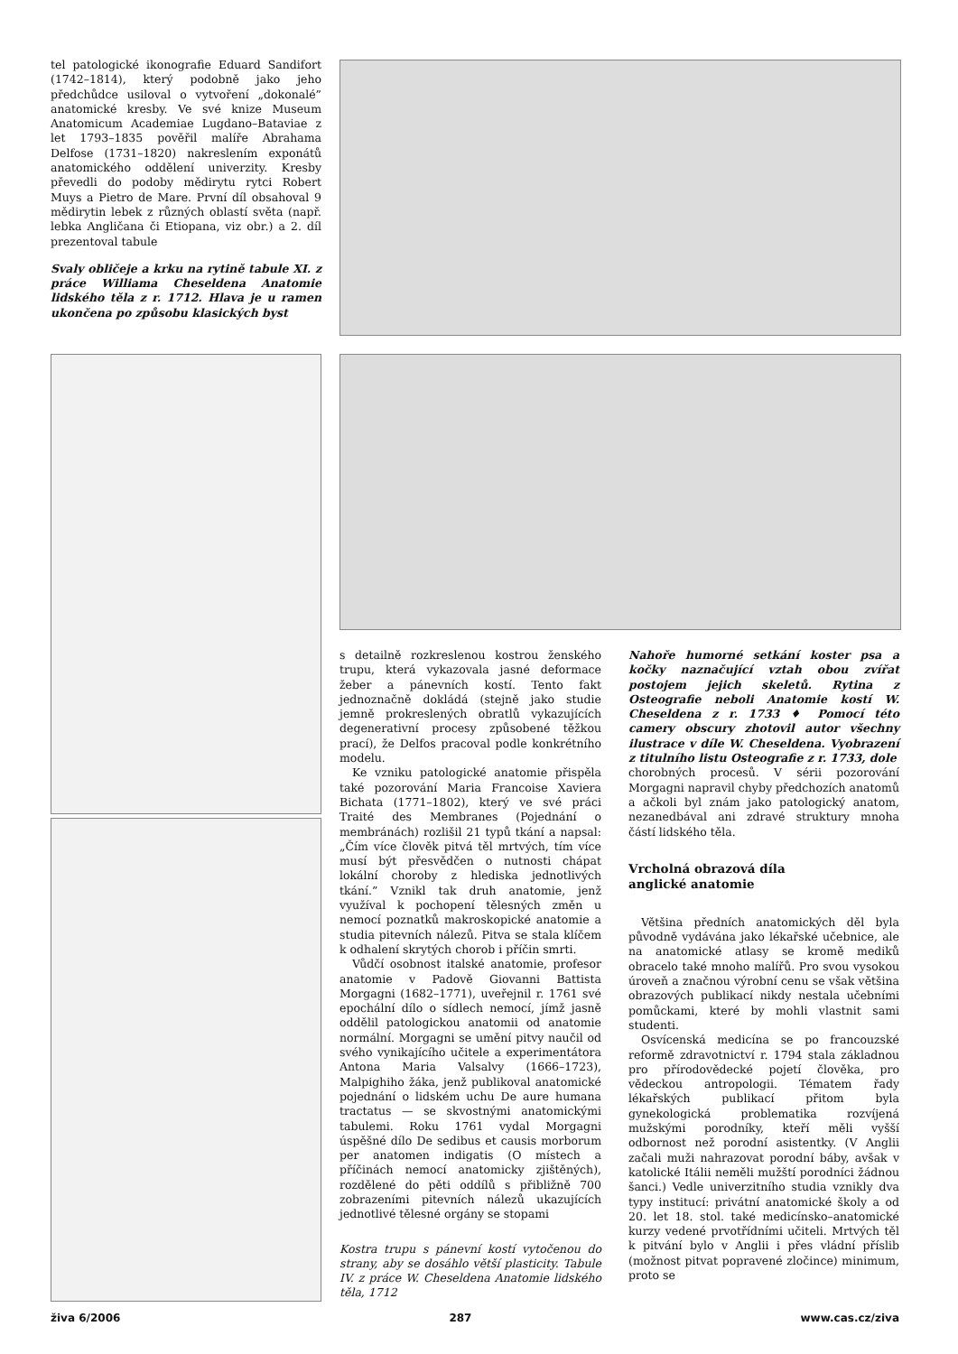tel patologické ikonografie Eduard Sandifort (1742–1814), který podobně jako jeho předchůdce usiloval o vytvoření „dokonalé” anatomické kresby. Ve své knize Museum Anatomicum Academiae Lugdano–Bataviae z let 1793–1835 pověřil malíře Abrahama Delfose (1731–1820) nakreslením exponátů anatomického oddělení univerzity. Kresby převedli do podoby mědirytu rytci Robert Muys a Pietro de Mare. První díl obsahoval 9 mědirytin lebek z různých oblastí světa (např. lebka Angličana či Etiopana, viz obr.) a 2. díl prezentoval tabule
Svaly obličeje a krku na rytině tabule XI. z práce Williama Cheseldena Anatomie lidského těla z r. 1712. Hlava je u ramen ukončena po způsobu klasických byst
s detailně rozkreslenou kostrou ženského trupu, která vykazovala jasné deformace žeber a pánevních kostí. Tento fakt jednoznačně dokládá (stejně jako studie jemně prokreslených obratlů vykazujících degenerativní procesy způsobené těžkou prací), že Delfos pracoval podle konkrétního modelu.
Ke vzniku patologické anatomie přispěla také pozorování Maria Francoise Xaviera Bichata (1771–1802), který ve své práci Traité des Membranes (Pojednání o membránách) rozlišil 21 typů tkání a napsal: „Čím více člověk pitvá těl mrtvých, tím více musí být přesvědčen o nutnosti chápat lokální choroby z hlediska jednotlivých tkání.” Vznikl tak druh anatomie, jenž využíval k pochopení tělesných změn u nemocí poznatků makroskopické anatomie a studia pitevních nálezů. Pitva se stala klíčem k odhalení skrytých chorob i příčin smrti.
Vůdčí osobnost italské anatomie, profesor anatomie v Padově Giovanni Battista Morgagni (1682–1771), uveřejnil r. 1761 své epochální dílo o sídlech nemocí, jímž jasně oddělil patologickou anatomii od anatomie normální. Morgagni se umění pitvy naučil od svého vynikajícího učitele a experimentátora Antona Maria Valsalvy (1666–1723), Malpighiho žáka, jenž publikoval anatomické pojednání o lidském uchu De aure humana tractatus — se skvostnými anatomickými tabulemi. Roku 1761 vydal Morgagni úspěšné dílo De sedibus et causis morborum per anatomen indigatis (O místech a příčinách nemocí anatomicky zjištěných), rozdělené do pěti oddílů s přibližně 700 zobrazeními pitevních nálezů ukazujících jednotlivé tělesné orgány se stopami
Kostra trupu s pánevní kostí vytočenou do strany, aby se dosáhlo větší plasticity. Tabule IV. z práce W. Cheseldena Anatomie lidského těla, 1712
Nahoře humorné setkání koster psa a kočky naznačující vztah obou zvířat postojem jejich skeletů. Rytina z Osteografie neboli Anatomie kostí W. Cheseldena z r. 1733 ♦ Pomocí této camery obscury zhotovil autor všechny ilustrace v díle W. Cheseldena. Vyobrazení z titulního listu Osteografie z r. 1733, dole
chorobných procesů. V sérii pozorování Morgagni napravil chyby předchozích anatomů a ačkoli byl znám jako patologický anatom, nezanedbával ani zdravé struktury mnoha částí lidského těla.
Vrcholná obrazová díla
anglické anatomie
Většina předních anatomických děl byla původně vydávána jako lékařské učebnice, ale na anatomické atlasy se kromě mediků obracelo také mnoho malířů. Pro svou vysokou úroveň a značnou výrobní cenu se však většina obrazových publikací nikdy nestala učebními pomůckami, které by mohli vlastnit sami studenti.
Osvícenská medicína se po francouzské reformě zdravotnictví r. 1794 stala základnou pro přírodovědecké pojetí člověka, pro vědeckou antropologii. Tématem řady lékařských publikací přitom byla gynekologická problematika rozvíjená mužskými porodníky, kteří měli vyšší odbornost než porodní asistentky. (V Anglii začali muži nahrazovat porodní báby, avšak v katolické Itálii neměli mužští porodníci žádnou šanci.) Vedle univerzitního studia vznikly dva typy institucí: privátní anatomické školy a od 20. let 18. stol. také medicínsko–anatomické kurzy vedené prvotřídními učiteli. Mrtvých těl k pitvání bylo v Anglii i přes vládní příslib (možnost pitvat popravené zločince) minimum, proto se
živa 6/2006 287 www.cas.cz/ziva